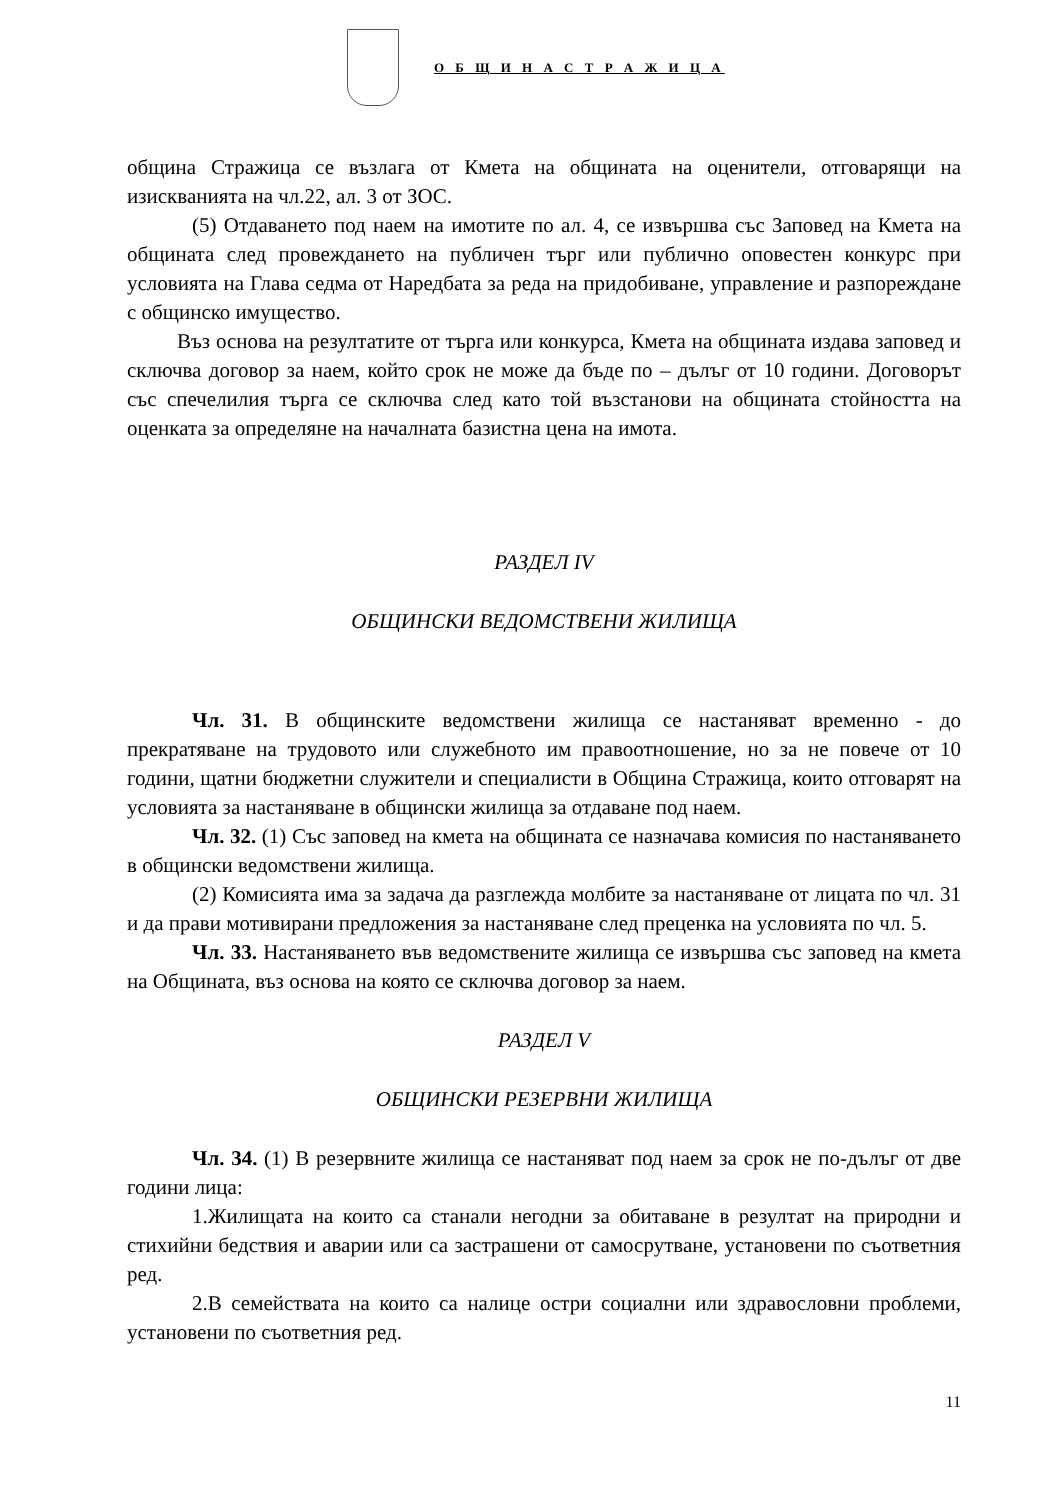О Б Щ И Н А С Т Р А Ж И Ц А
община Стражица се възлага от Кмета на общината на оценители, отговарящи на изискванията на чл.22, ал. 3 от ЗОС.
(5) Отдаването под наем на имотите по ал. 4, се извършва със Заповед на Кмета на общината след провеждането на публичен търг или публично оповестен конкурс при условията на Глава седма от Наредбата за реда на придобиване, управление и разпореждане с общинско имущество.
Въз основа на резултатите от търга или конкурса, Кмета на общината издава заповед и сключва договор за наем, който срок не може да бъде по – дълъг от 10 години. Договорът със спечелилия търга се сключва след като той възстанови на общината стойността на оценката за определяне на началната базистна цена на имота.
РАЗДЕЛ IV
ОБЩИНСКИ ВЕДОМСТВЕНИ ЖИЛИЩА
Чл. 31. В общинските ведомствени жилища се настаняват временно - до прекратяване на трудовото или служебното им правоотношение, но за не повече от 10 години, щатни бюджетни служители и специалисти в Община Стражица, които отговарят на условията за настаняване в общински жилища за отдаване под наем.
Чл. 32. (1) Със заповед на кмета на общината се назначава комисия по настаняването в общински ведомствени жилища.
(2) Комисията има за задача да разглежда молбите за настаняване от лицата по чл. 31 и да прави мотивирани предложения за настаняване след преценка на условията по чл. 5.
Чл. 33. Настаняването във ведомствените жилища се извършва със заповед на кмета на Общината, въз основа на която се сключва договор за наем.
РАЗДЕЛ V
ОБЩИНСКИ РЕЗЕРВНИ ЖИЛИЩА
Чл. 34. (1) В резервните жилища се настаняват под наем за срок не по-дълъг от две години лица:
1.Жилищата на които са станали негодни за обитаване в резултат на природни и стихийни бедствия и аварии или са застрашени от самосрутване, установени по съответния ред.
2.В семействата на които са налице остри социални или здравословни проблеми, установени по съответния ред.
11